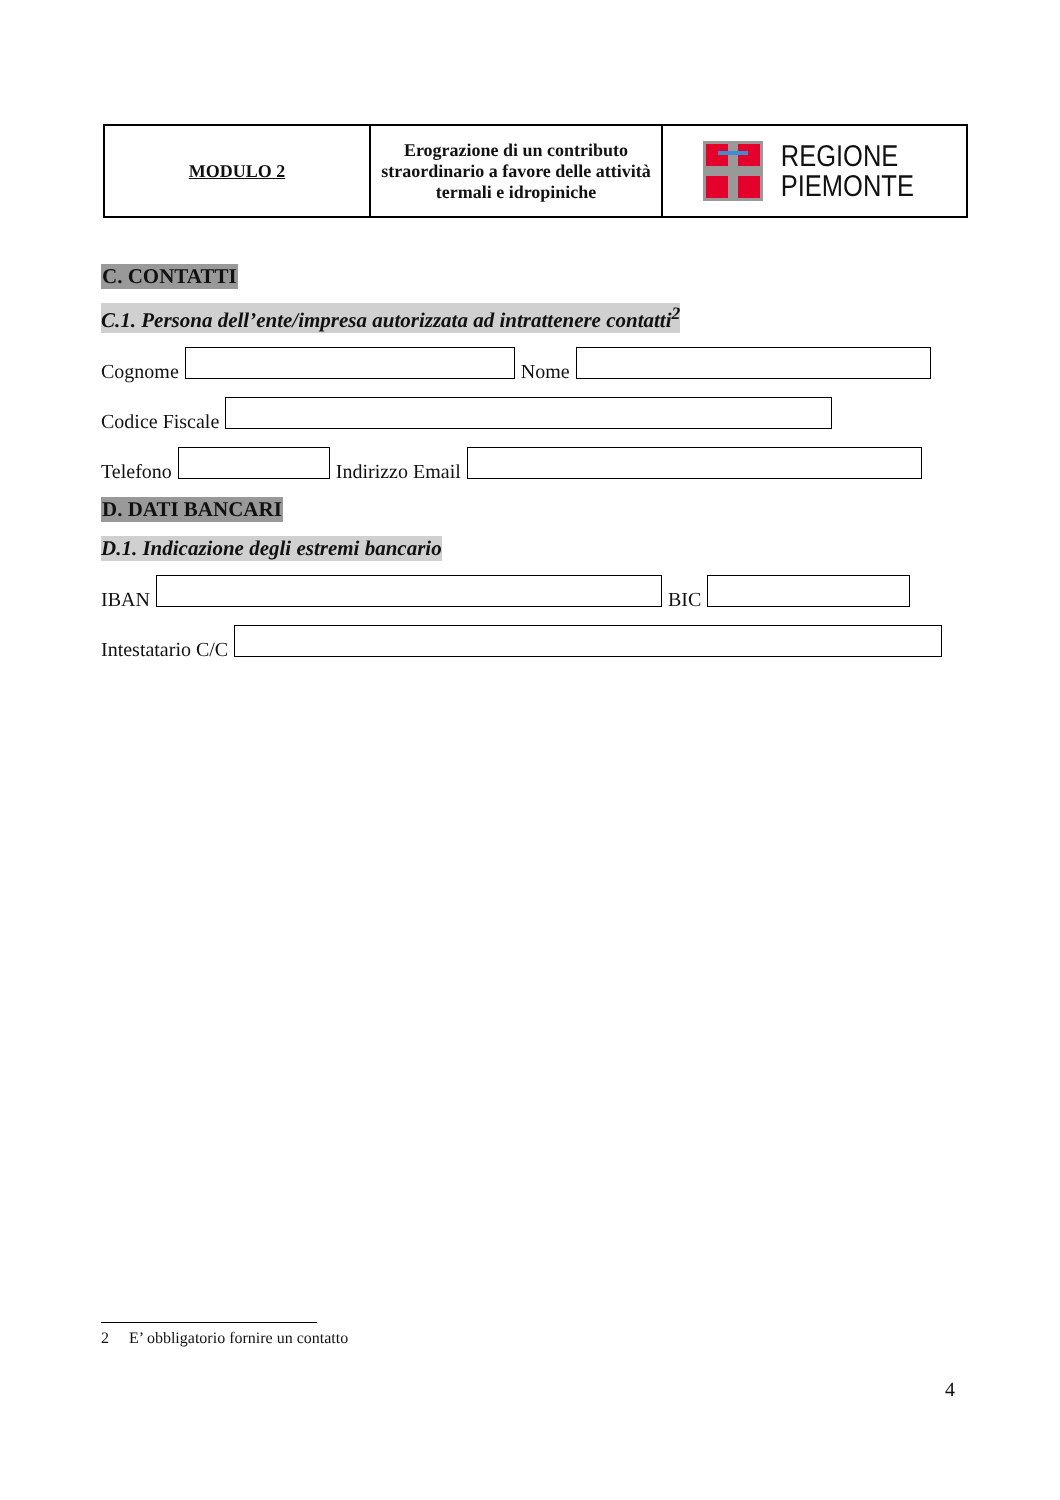| MODULO 2 | Erograzione di un contributo straordinario a favore delle attività termali e idropiniche | REGIONE PIEMONTE |
C. CONTATTI
C.1. Persona dell’ente/impresa autorizzata ad intrattenere contatti<sup>2</sup>
Cognome Nome
Codice Fiscale
Telefono Indirizzo Email
D. DATI BANCARI
D.1. Indicazione degli estremi bancario
IBAN BIC
Intestatario C/C
2 E’ obbligatorio fornire un contatto
4